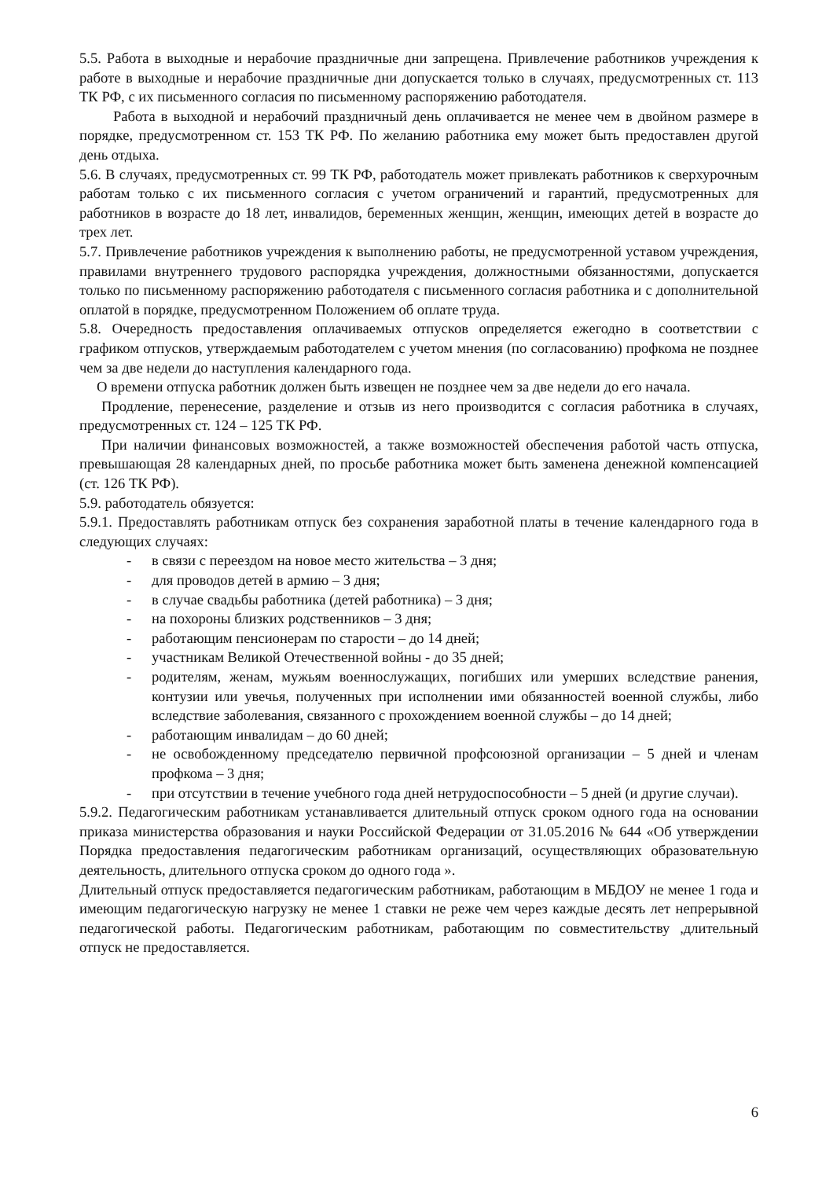5.5. Работа в выходные и нерабочие праздничные дни запрещена. Привлечение работников учреждения к работе в выходные и нерабочие праздничные дни допускается только в случаях, предусмотренных ст. 113 ТК РФ, с их письменного согласия по письменному распоряжению работодателя.
Работа в выходной и нерабочий праздничный день оплачивается не менее чем в двойном размере в порядке, предусмотренном ст. 153 ТК РФ. По желанию работника ему может быть предоставлен другой день отдыха.
5.6. В случаях, предусмотренных ст. 99 ТК РФ, работодатель может привлекать работников к сверхурочным работам только с их письменного согласия с учетом ограничений и гарантий, предусмотренных для работников в возрасте до 18 лет, инвалидов, беременных женщин, женщин, имеющих детей в возрасте до трех лет.
5.7. Привлечение работников учреждения к выполнению работы, не предусмотренной уставом учреждения, правилами внутреннего трудового распорядка учреждения, должностными обязанностями, допускается только по письменному распоряжению работодателя с письменного согласия работника и с дополнительной оплатой в порядке, предусмотренном Положением об оплате труда.
5.8. Очередность предоставления оплачиваемых отпусков определяется ежегодно в соответствии с графиком отпусков, утверждаемым работодателем с учетом мнения (по согласованию) профкома не позднее чем за две недели до наступления календарного года.
О времени отпуска работник должен быть извещен не позднее чем за две недели до его начала.
Продление, перенесение, разделение и отзыв из него производится с согласия работника в случаях, предусмотренных ст. 124 – 125 ТК РФ.
При наличии финансовых возможностей, а также возможностей обеспечения работой часть отпуска, превышающая 28 календарных дней, по просьбе работника может быть заменена денежной компенсацией (ст. 126 ТК РФ).
5.9. работодатель обязуется:
5.9.1. Предоставлять работникам отпуск без сохранения заработной платы в течение календарного года в следующих случаях:
- в связи с переездом на новое место жительства – 3 дня;
- для проводов детей в армию – 3 дня;
- в случае свадьбы работника (детей работника) – 3 дня;
- на похороны близких родственников – 3 дня;
- работающим пенсионерам по старости – до 14 дней;
- участникам Великой Отечественной войны - до 35 дней;
- родителям, женам, мужьям военнослужащих, погибших или умерших вследствие ранения, контузии или увечья, полученных при исполнении ими обязанностей военной службы, либо вследствие заболевания, связанного с прохождением военной службы – до 14 дней;
- работающим инвалидам – до 60 дней;
- не освобожденному председателю первичной профсоюзной организации – 5 дней и членам профкома – 3 дня;
- при отсутствии в течение учебного года дней нетрудоспособности – 5 дней (и другие случаи).
5.9.2. Педагогическим работникам устанавливается длительный отпуск сроком одного года на основании приказа министерства образования и науки Российской Федерации от 31.05.2016 № 644 «Об утверждении Порядка предоставления педагогическим работникам организаций, осуществляющих образовательную деятельность, длительного отпуска сроком до одного года ».
Длительный отпуск предоставляется педагогическим работникам, работающим в МБДОУ не менее 1 года и имеющим педагогическую нагрузку не менее 1 ставки не реже чем через каждые десять лет непрерывной педагогической работы. Педагогическим работникам, работающим по совместительству ,длительный отпуск не предоставляется.
6